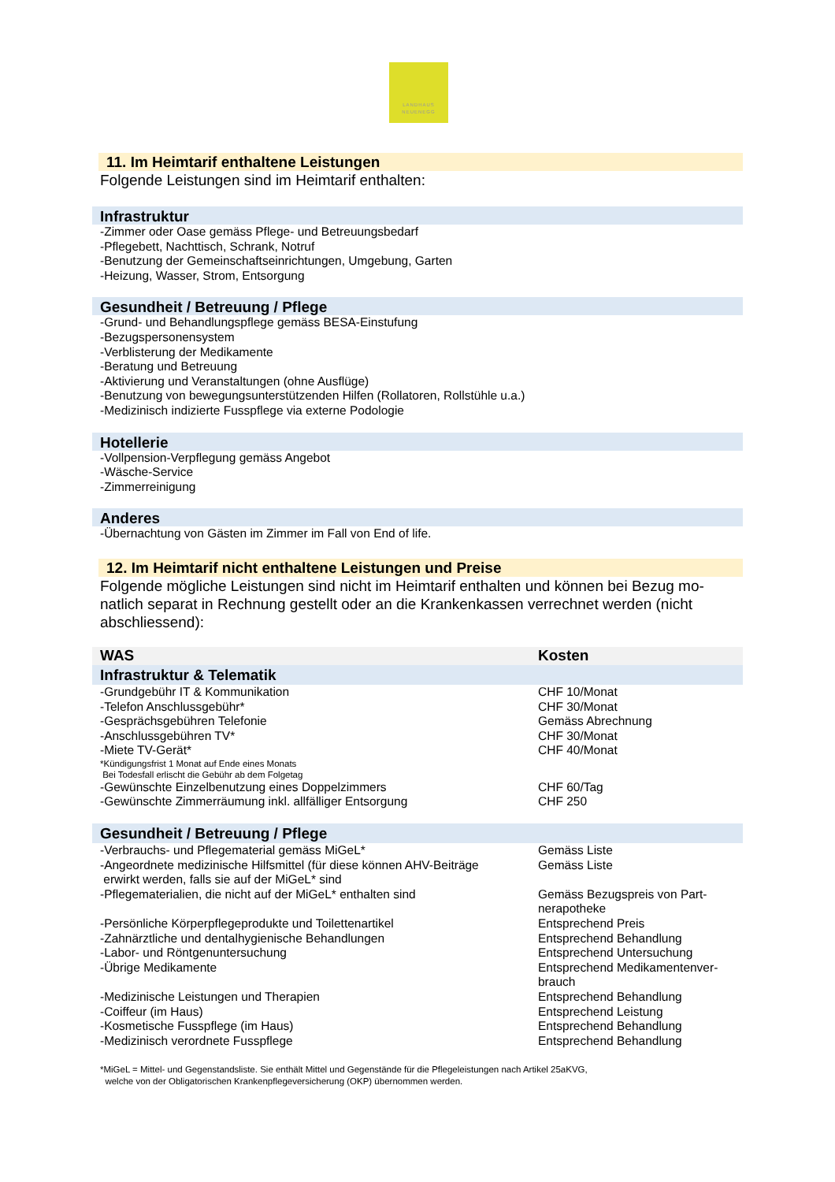LANDHAUS
NEUENEGG
11. Im Heimtarif enthaltene Leistungen
Folgende Leistungen sind im Heimtarif enthalten:
Infrastruktur
-Zimmer oder Oase gemäss Pflege- und Betreuungsbedarf
-Pflegebett, Nachttisch, Schrank, Notruf
-Benutzung der Gemeinschaftseinrichtungen, Umgebung, Garten
-Heizung, Wasser, Strom, Entsorgung
Gesundheit / Betreuung / Pflege
-Grund- und Behandlungspflege gemäss BESA-Einstufung
-Bezugspersonensystem
-Verblisterung der Medikamente
-Beratung und Betreuung
-Aktivierung und Veranstaltungen (ohne Ausflüge)
-Benutzung von bewegungsunterstützenden Hilfen (Rollatoren, Rollstühle u.a.)
-Medizinisch indizierte Fusspflege via externe Podologie
Hotellerie
-Vollpension-Verpflegung gemäss Angebot
-Wäsche-Service
-Zimmerreinigung
Anderes
-Übernachtung von Gästen im Zimmer im Fall von End of life.
12. Im Heimtarif nicht enthaltene Leistungen und Preise
Folgende mögliche Leistungen sind nicht im Heimtarif enthalten und können bei Bezug mo-natlich separat in Rechnung gestellt oder an die Krankenkassen verrechnet werden (nicht abschliessend):
| WAS | Kosten |
| --- | --- |
| Infrastruktur & Telematik | |
| -Grundgebühr IT & Kommunikation | CHF 10/Monat |
| -Telefon Anschlussgebühr* | CHF 30/Monat |
| -Gesprächsgebühren Telefonie | Gemäss Abrechnung |
| -Anschlussgebühren TV* | CHF 30/Monat |
| -Miete TV-Gerät* | CHF 40/Monat |
| *Kündigungsfrist 1 Monat auf Ende eines Monats Bei Todesfall erlischt die Gebühr ab dem Folgetag | |
| -Gewünschte Einzelbenutzung eines Doppelzimmers | CHF 60/Tag |
| -Gewünschte Zimmerräumung inkl. allfälliger Entsorgung | CHF 250 |
| Gesundheit / Betreuung / Pflege | |
| -Verbrauchs- und Pflegematerial gemäss MiGeL* | Gemäss Liste |
| -Angeordnete medizinische Hilfsmittel (für diese können AHV-Beiträge erwirkt werden, falls sie auf der MiGeL* sind | Gemäss Liste |
| -Pflegematerialien, die nicht auf der MiGeL* enthalten sind | Gemäss Bezugspreis von Part-nerapotheke |
| -Persönliche Körperpflegeprodukte und Toilettenartikel | Entsprechend Preis |
| -Zahnärztliche und dentalhygienische Behandlungen | Entsprechend Behandlung |
| -Labor- und Röntgenuntersuchung | Entsprechend Untersuchung |
| -Übrige Medikamente | Entsprechend Medikamentenver-brauch |
| -Medizinische Leistungen und Therapien | Entsprechend Behandlung |
| -Coiffeur (im Haus) | Entsprechend Leistung |
| -Kosmetische Fusspflege (im Haus) | Entsprechend Behandlung |
| -Medizinisch verordnete Fusspflege | Entsprechend Behandlung |
*MiGeL = Mittel- und Gegenstandsliste. Sie enthält Mittel und Gegenstände für die Pflegeleistungen nach Artikel 25aKVG,
welche von der Obligatorischen Krankenpflegeversicherung (OKP) übernommen werden.